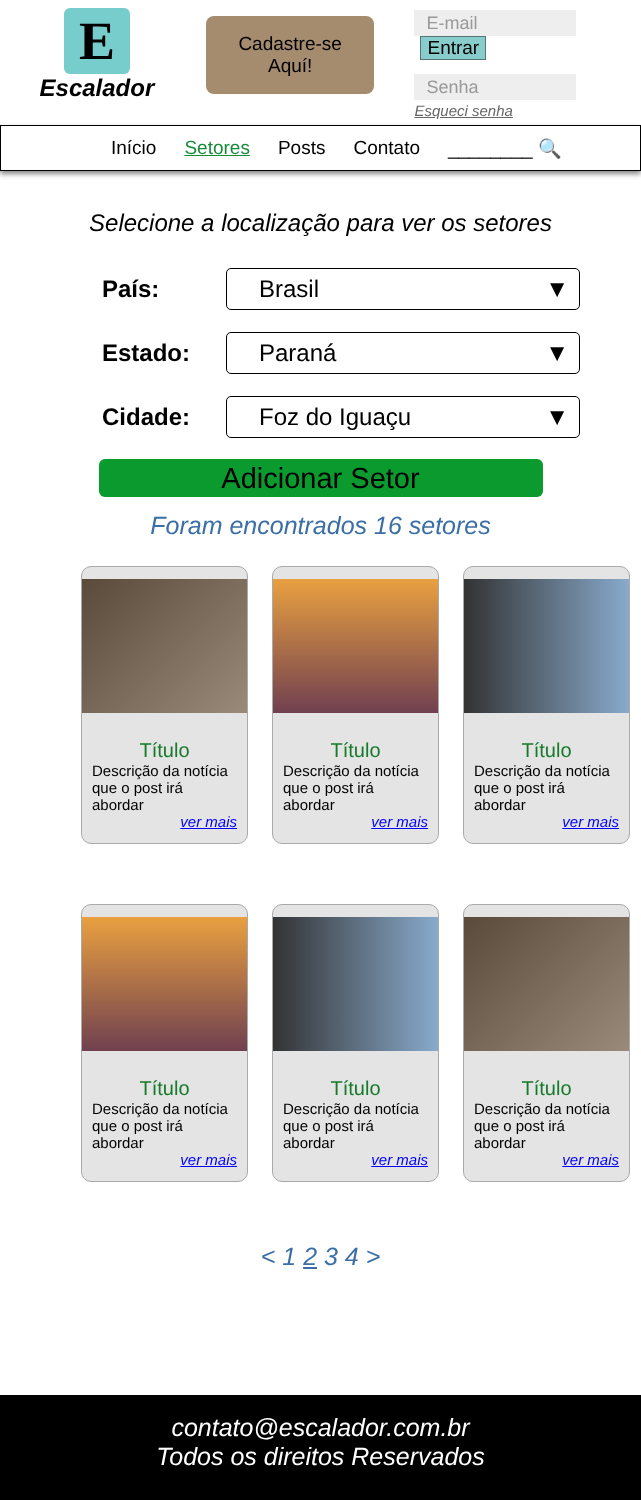E
Escalador
Cadastre-se
Aquí!
E-mail Entrar
Senha
Esqueci senha
Início Setores Posts Contato ________ 🔍
Selecione a localização para ver os setores
País:
Brasil ▼
Estado:
Paraná ▼
Cidade:
Foz do Iguaçu ▼
Adicionar Setor
Foram encontrados 16 setores
Título
Descrição da notícia que o post irá abordar
ver mais
Título
Descrição da notícia que o post irá abordar
ver mais
Título
Descrição da notícia que o post irá abordar
ver mais
Título
Descrição da notícia que o post irá abordar
ver mais
Título
Descrição da notícia que o post irá abordar
ver mais
Título
Descrição da notícia que o post irá abordar
ver mais
< 1 2 3 4 >
contato@escalador.com.br
Todos os direitos Reservados